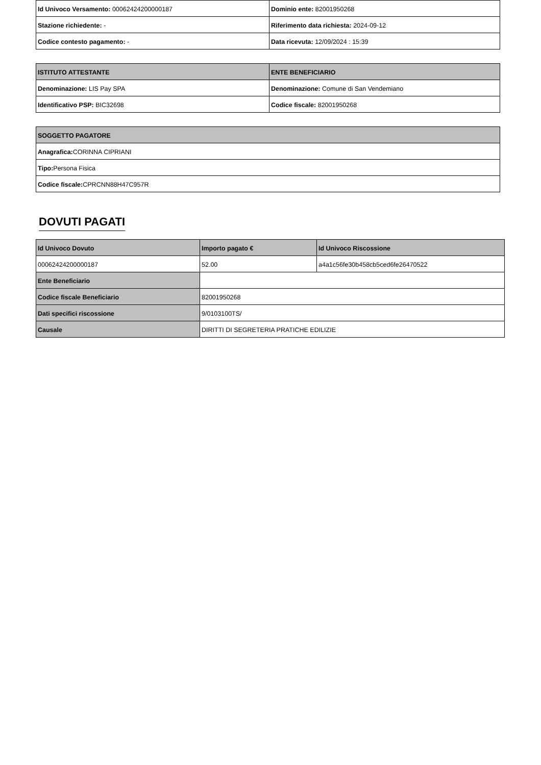| Id Univoco Versamento: 00062424200000187 | Dominio ente: 82001950268 |
| Stazione richiedente: - | Riferimento data richiesta: 2024-09-12 |
| Codice contesto pagamento: - | Data ricevuta: 12/09/2024 : 15:39 |
| ISTITUTO ATTESTANTE | ENTE BENEFICIARIO |
| --- | --- |
| Denominazione: LIS Pay SPA | Denominazione: Comune di San Vendemiano |
| Identificativo PSP: BIC32698 | Codice fiscale: 82001950268 |
| SOGGETTO PAGATORE |
| --- |
| Anagrafica: CORINNA CIPRIANI |
| Tipo: Persona Fisica |
| Codice fiscale: CPRCNN88H47C957R |
DOVUTI PAGATI
| Id Univoco Dovuto | Importo pagato € | Id Univoco Riscossione |
| --- | --- | --- |
| 00062424200000187 | 52.00 | a4a1c56fe30b458cb5ced6fe26470522 |
| Ente Beneficiario | | |
| Codice fiscale Beneficiario | 82001950268 | |
| Dati specifici riscossione | 9/0103100TS/ | |
| Causale | DIRITTI DI SEGRETERIA PRATICHE EDILIZIE | |